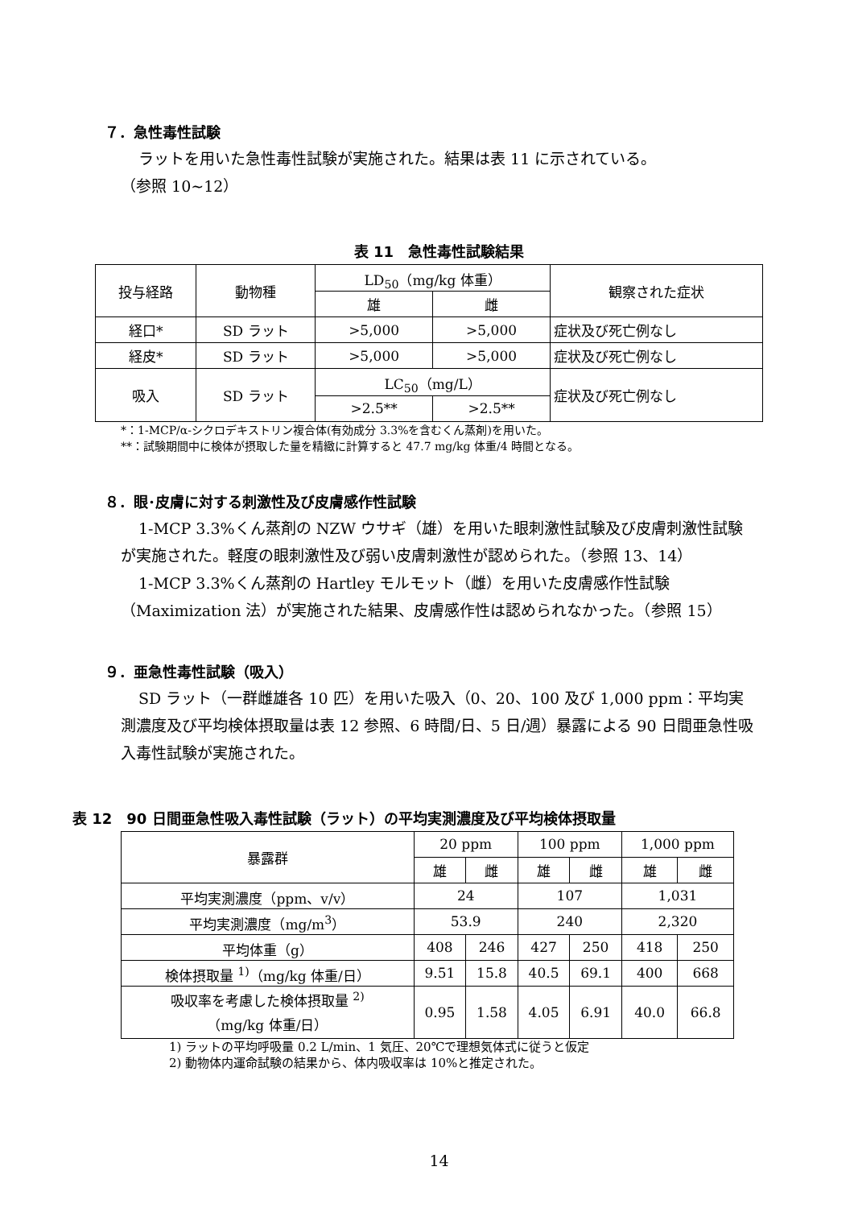７．急性毒性試験
ラットを用いた急性毒性試験が実施された。結果は表 11 に示されている。
（参照 10~12）
表 11　急性毒性試験結果
| 投与経路 | 動物種 | LD<sub>50</sub>（mg/kg 体重） | | 観察された症状 |
| | | 雄 | 雌 | |
| 経口* | SD ラット | >5,000 | >5,000 | 症状及び死亡例なし |
| 経皮* | SD ラット | >5,000 | >5,000 | 症状及び死亡例なし |
| 吸入 | SD ラット | LC<sub>50</sub>（mg/L） | | 症状及び死亡例なし |
| | | >2.5** | >2.5** | |
*：1-MCP/α-シクロデキストリン複合体(有効成分 3.3%を含むくん蒸剤)を用いた。
**：試験期間中に検体が摂取した量を精緻に計算すると 47.7 mg/kg 体重/4 時間となる。
８．眼･皮膚に対する刺激性及び皮膚感作性試験
1-MCP 3.3%くん蒸剤の NZW ウサギ（雄）を用いた眼刺激性試験及び皮膚刺激性試験が実施された。軽度の眼刺激性及び弱い皮膚刺激性が認められた。（参照 13、14）
1-MCP 3.3%くん蒸剤の Hartley モルモット（雌）を用いた皮膚感作性試験（Maximization 法）が実施された結果、皮膚感作性は認められなかった。（参照 15）
９．亜急性毒性試験（吸入）
SD ラット（一群雌雄各 10 匹）を用いた吸入（0、20、100 及び 1,000 ppm：平均実測濃度及び平均検体摂取量は表 12 参照、6 時間/日、5 日/週）暴露による 90 日間亜急性吸入毒性試験が実施された。
表 12　90 日間亜急性吸入毒性試験（ラット）の平均実測濃度及び平均検体摂取量
| 暴露群 | 20 ppm | | 100 ppm | | 1,000 ppm | |
| | 雄 | 雌 | 雄 | 雌 | 雄 | 雌 |
| 平均実測濃度（ppm、v/v） | 24 | | 107 | | 1,031 | |
| 平均実測濃度（mg/m<sup>3</sup>） | 53.9 | | 240 | | 2,320 | |
| 平均体重（g） | 408 | 246 | 427 | 250 | 418 | 250 |
| 検体摂取量 <sup>1)</sup>（mg/kg 体重/日） | 9.51 | 15.8 | 40.5 | 69.1 | 400 | 668 |
| 吸収率を考慮した検体摂取量 <sup>2)</sup> （mg/kg 体重/日） | 0.95 | 1.58 | 4.05 | 6.91 | 40.0 | 66.8 |
1) ラットの平均呼吸量 0.2 L/min、1 気圧、20℃で理想気体式に従うと仮定
2) 動物体内運命試験の結果から、体内吸収率は 10%と推定された。
14